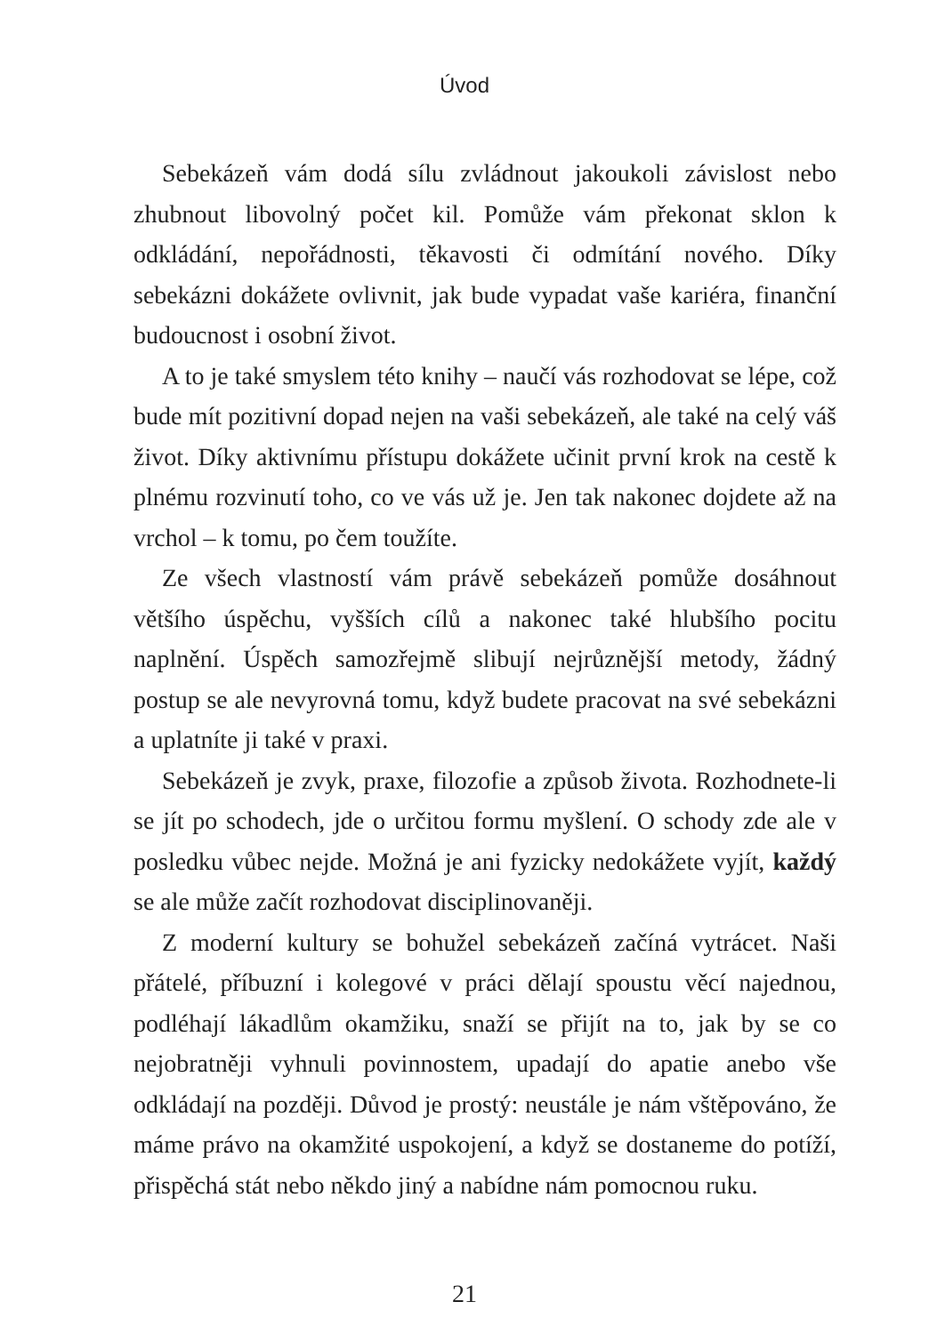Úvod
Sebekázeň vám dodá sílu zvládnout jakoukoli závislost nebo zhubnout libovolný počet kil. Pomůže vám překonat sklon k odkládání, nepořádnosti, těkavosti či odmítání nového. Díky sebekázni dokážete ovlivnit, jak bude vypadat vaše kariéra, finanční budoucnost i osobní život.
A to je také smyslem této knihy – naučí vás rozhodovat se lépe, což bude mít pozitivní dopad nejen na vaši sebekázeň, ale také na celý váš život. Díky aktivnímu přístupu dokážete učinit první krok na cestě k plnému rozvinutí toho, co ve vás už je. Jen tak nakonec dojdete až na vrchol – k tomu, po čem toužíte.
Ze všech vlastností vám právě sebekázeň pomůže dosáhnout většího úspěchu, vyšších cílů a nakonec také hlubšího pocitu naplnění. Úspěch samozřejmě slibují nejrůznější metody, žádný postup se ale nevyrovná tomu, když budete pracovat na své sebekázni a uplatníte ji také v praxi.
Sebekázeň je zvyk, praxe, filozofie a způsob života. Rozhodnete-li se jít po schodech, jde o určitou formu myšlení. O schody zde ale v posledku vůbec nejde. Možná je ani fyzicky nedokážete vyjít, každý se ale může začít rozhodovat disciplinovaněji.
Z moderní kultury se bohužel sebekázeň začíná vytrácet. Naši přátelé, příbuzní i kolegové v práci dělají spoustu věcí najednou, podléhají lákadlům okamžiku, snaží se přijít na to, jak by se co nejobratněji vyhnuli povinnostem, upadají do apatie anebo vše odkládají na později. Důvod je prostý: neustále je nám vštěpováno, že máme právo na okamžité uspokojení, a když se dostaneme do potíží, přispěchá stát nebo někdo jiný a nabídne nám pomocnou ruku.
21